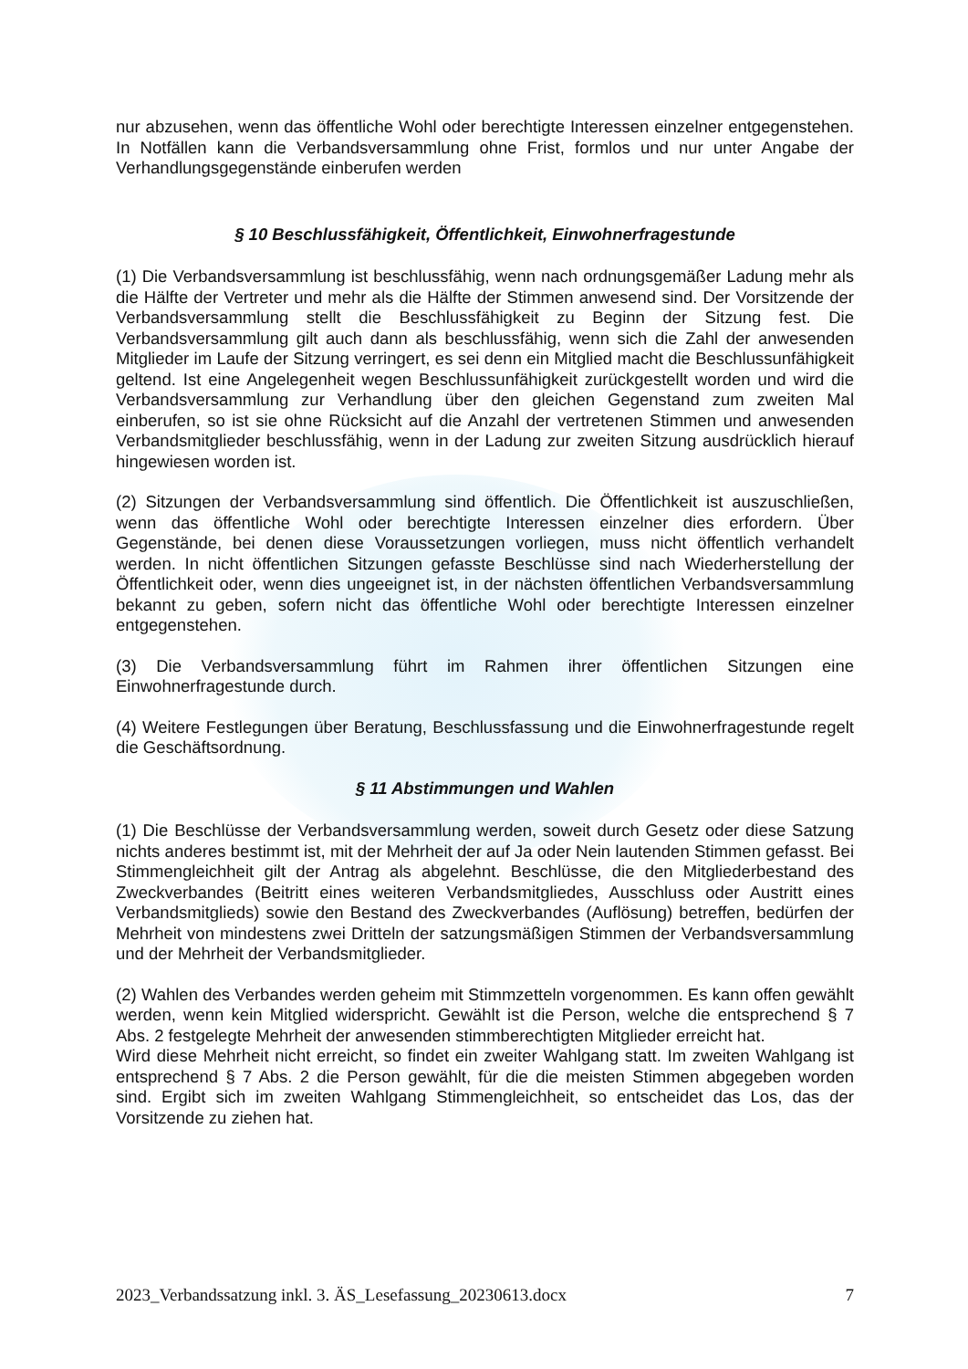nur abzusehen, wenn das öffentliche Wohl oder berechtigte Interessen einzelner entgegenstehen. In Notfällen kann die Verbandsversammlung ohne Frist, formlos und nur unter Angabe der Verhandlungsgegenstände einberufen werden
§ 10 Beschlussfähigkeit, Öffentlichkeit, Einwohnerfragestunde
(1) Die Verbandsversammlung ist beschlussfähig, wenn nach ordnungsgemäßer Ladung mehr als die Hälfte der Vertreter und mehr als die Hälfte der Stimmen anwesend sind. Der Vorsitzende der Verbandsversammlung stellt die Beschlussfähigkeit zu Beginn der Sitzung fest. Die Verbandsversammlung gilt auch dann als beschlussfähig, wenn sich die Zahl der anwesenden Mitglieder im Laufe der Sitzung verringert, es sei denn ein Mitglied macht die Beschlussunfähigkeit geltend. Ist eine Angelegenheit wegen Beschlussunfähigkeit zurückgestellt worden und wird die Verbandsversammlung zur Verhandlung über den gleichen Gegenstand zum zweiten Mal einberufen, so ist sie ohne Rücksicht auf die Anzahl der vertretenen Stimmen und anwesenden Verbandsmitglieder beschlussfähig, wenn in der Ladung zur zweiten Sitzung ausdrücklich hierauf hingewiesen worden ist.
(2) Sitzungen der Verbandsversammlung sind öffentlich. Die Öffentlichkeit ist auszuschließen, wenn das öffentliche Wohl oder berechtigte Interessen einzelner dies erfordern. Über Gegenstände, bei denen diese Voraussetzungen vorliegen, muss nicht öffentlich verhandelt werden. In nicht öffentlichen Sitzungen gefasste Beschlüsse sind nach Wiederherstellung der Öffentlichkeit oder, wenn dies ungeeignet ist, in der nächsten öffentlichen Verbandsversammlung bekannt zu geben, sofern nicht das öffentliche Wohl oder berechtigte Interessen einzelner entgegenstehen.
(3) Die Verbandsversammlung führt im Rahmen ihrer öffentlichen Sitzungen eine Einwohnerfragestunde durch.
(4) Weitere Festlegungen über Beratung, Beschlussfassung und die Einwohnerfragestunde regelt die Geschäftsordnung.
§ 11 Abstimmungen und Wahlen
(1) Die Beschlüsse der Verbandsversammlung werden, soweit durch Gesetz oder diese Satzung nichts anderes bestimmt ist, mit der Mehrheit der auf Ja oder Nein lautenden Stimmen gefasst. Bei Stimmengleichheit gilt der Antrag als abgelehnt. Beschlüsse, die den Mitgliederbestand des Zweckverbandes (Beitritt eines weiteren Verbandsmitgliedes, Ausschluss oder Austritt eines Verbandsmitglieds) sowie den Bestand des Zweckverbandes (Auflösung) betreffen, bedürfen der Mehrheit von mindestens zwei Dritteln der satzungsmäßigen Stimmen der Verbandsversammlung und der Mehrheit der Verbandsmitglieder.
(2) Wahlen des Verbandes werden geheim mit Stimmzetteln vorgenommen. Es kann offen gewählt werden, wenn kein Mitglied widerspricht. Gewählt ist die Person, welche die entsprechend § 7 Abs. 2 festgelegte Mehrheit der anwesenden stimmberechtigten Mitglieder erreicht hat.
Wird diese Mehrheit nicht erreicht, so findet ein zweiter Wahlgang statt. Im zweiten Wahlgang ist entsprechend § 7 Abs. 2 die Person gewählt, für die die meisten Stimmen abgegeben worden sind. Ergibt sich im zweiten Wahlgang Stimmengleichheit, so entscheidet das Los, das der Vorsitzende zu ziehen hat.
2023_Verbandssatzung inkl. 3. ÄS_Lesefassung_20230613.docx 7